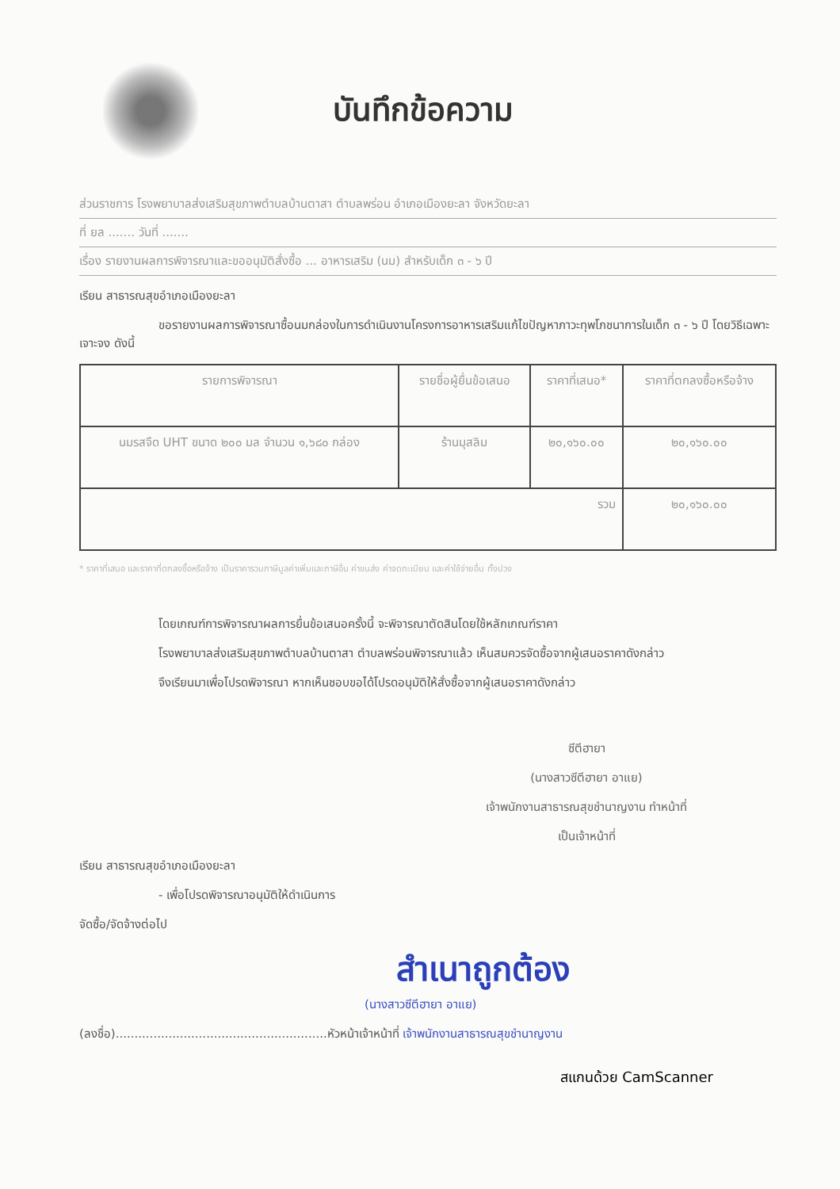บันทึกข้อความ
ส่วนราชการ โรงพยาบาลส่งเสริมสุขภาพตำบลบ้านตาสา ตำบลพร่อน อำเภอเมืองยะลา จังหวัดยะลา
ที่ ยล ....... วันที่ .......
เรื่อง รายงานผลการพิจารณาและขออนุมัติสั่งซื้อ ... อาหารเสริม (นม) สำหรับเด็ก ๓ - ๖ ปี
เรียน สาธารณสุขอำเภอเมืองยะลา
ขอรายงานผลการพิจารณาซื้อนมกล่องในการดำเนินงานโครงการอาหารเสริมแก้ไขปัญหาภาวะทุพโภชนาการในเด็ก ๓ - ๖ ปี โดยวิธีเฉพาะเจาะจง ดังนี้
| รายการพิจารณา | รายชื่อผู้ยื่นข้อเสนอ | ราคาที่เสนอ* | ราคาที่ตกลงซื้อหรือจ้าง |
| --- | --- | --- | --- |
| นมรสจืด UHT ขนาด ๒๐๐ มล จำนวน ๑,๖๘๐ กล่อง | ร้านมุสลิม | ๒๐,๑๖๐.๐๐ | ๒๐,๑๖๐.๐๐ |
| รวม | | | ๒๐,๑๖๐.๐๐ |
* ราคาที่เสนอ และราคาที่ตกลงซื้อหรือจ้าง เป็นราคารวมภาษีมูลค่าเพิ่มและภาษีอื่น ค่าขนส่ง ค่าจดทะเบียน และค่าใช้จ่ายอื่น ทั้งปวง
โดยเกณฑ์การพิจารณาผลการยื่นข้อเสนอครั้งนี้ จะพิจารณาตัดสินโดยใช้หลักเกณฑ์ราคา
โรงพยาบาลส่งเสริมสุขภาพตำบลบ้านตาสา ตำบลพร่อนพิจารณาแล้ว เห็นสมควรจัดซื้อจากผู้เสนอราคาดังกล่าว
จึงเรียนมาเพื่อโปรดพิจารณา หากเห็นชอบขอได้โปรดอนุมัติให้สั่งซื้อจากผู้เสนอราคาดังกล่าว
ซีตีฮายา
(นางสาวซีตีฮายา อาแย)
เจ้าพนักงานสาธารณสุขชำนาญงาน ทำหน้าที่
เป็นเจ้าหน้าที่
เรียน สาธารณสุขอำเภอเมืองยะลา
- เพื่อโปรดพิจารณาอนุมัติให้ดำเนินการ
จัดซื้อ/จัดจ้างต่อไป
สำเนาถูกต้อง
(นางสาวซีตีฮายา อาแย)
(ลงชื่อ)........................................................หัวหน้าเจ้าหน้าที่ เจ้าพนักงานสาธารณสุขชำนาญงาน
สแกนด้วย CamScanner